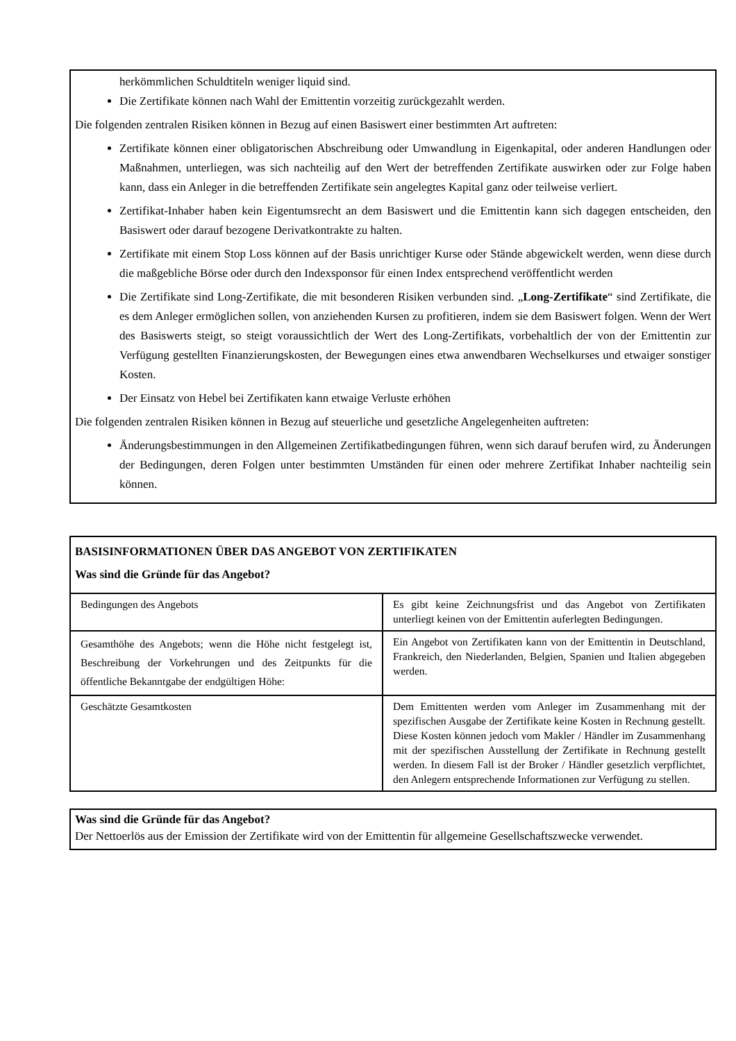herkömmlichen Schuldtiteln weniger liquid sind.
Die Zertifikate können nach Wahl der Emittentin vorzeitig zurückgezahlt werden.
Die folgenden zentralen Risiken können in Bezug auf einen Basiswert einer bestimmten Art auftreten:
Zertifikate können einer obligatorischen Abschreibung oder Umwandlung in Eigenkapital, oder anderen Handlungen oder Maßnahmen, unterliegen, was sich nachteilig auf den Wert der betreffenden Zertifikate auswirken oder zur Folge haben kann, dass ein Anleger in die betreffenden Zertifikate sein angelegtes Kapital ganz oder teilweise verliert.
Zertifikat-Inhaber haben kein Eigentumsrecht an dem Basiswert und die Emittentin kann sich dagegen entscheiden, den Basiswert oder darauf bezogene Derivatkontrakte zu halten.
Zertifikate mit einem Stop Loss können auf der Basis unrichtiger Kurse oder Stände abgewickelt werden, wenn diese durch die maßgebliche Börse oder durch den Indexsponsor für einen Index entsprechend veröffentlicht werden
Die Zertifikate sind Long-Zertifikate, die mit besonderen Risiken verbunden sind. „Long-Zertifikate“ sind Zertifikate, die es dem Anleger ermöglichen sollen, von anziehenden Kursen zu profitieren, indem sie dem Basiswert folgen. Wenn der Wert des Basiswerts steigt, so steigt voraussichtlich der Wert des Long-Zertifikats, vorbehaltlich der von der Emittentin zur Verfügung gestellten Finanzierungskosten, der Bewegungen eines etwa anwendbaren Wechselkurses und etwaiger sonstiger Kosten.
Der Einsatz von Hebel bei Zertifikaten kann etwaige Verluste erhöhen
Die folgenden zentralen Risiken können in Bezug auf steuerliche und gesetzliche Angelegenheiten auftreten:
Änderungsbestimmungen in den Allgemeinen Zertifikatbedingungen führen, wenn sich darauf berufen wird, zu Änderungen der Bedingungen, deren Folgen unter bestimmten Umständen für einen oder mehrere Zertifikat Inhaber nachteilig sein können.
| BASISINFORMATIONEN ÜBER DAS ANGEBOT VON ZERTIFIKATEN Was sind die Gründe für das Angebot? | |
| Bedingungen des Angebots | Es gibt keine Zeichnungsfrist und das Angebot von Zertifikaten unterliegt keinen von der Emittentin auferlegten Bedingungen. |
| Gesamthöhe des Angebots; wenn die Höhe nicht festgelegt ist, Beschreibung der Vorkehrungen und des Zeitpunkts für die öffentliche Bekanntgabe der endgültigen Höhe: | Ein Angebot von Zertifikaten kann von der Emittentin in Deutschland, Frankreich, den Niederlanden, Belgien, Spanien und Italien abgegeben werden. |
| Geschätzte Gesamtkosten | Dem Emittenten werden vom Anleger im Zusammenhang mit der spezifischen Ausgabe der Zertifikate keine Kosten in Rechnung gestellt. Diese Kosten können jedoch vom Makler / Händler im Zusammenhang mit der spezifischen Ausstellung der Zertifikate in Rechnung gestellt werden. In diesem Fall ist der Broker / Händler gesetzlich verpflichtet, den Anlegern entsprechende Informationen zur Verfügung zu stellen. |
Was sind die Gründe für das Angebot?
Der Nettoerlös aus der Emission der Zertifikate wird von der Emittentin für allgemeine Gesellschaftszwecke verwendet.